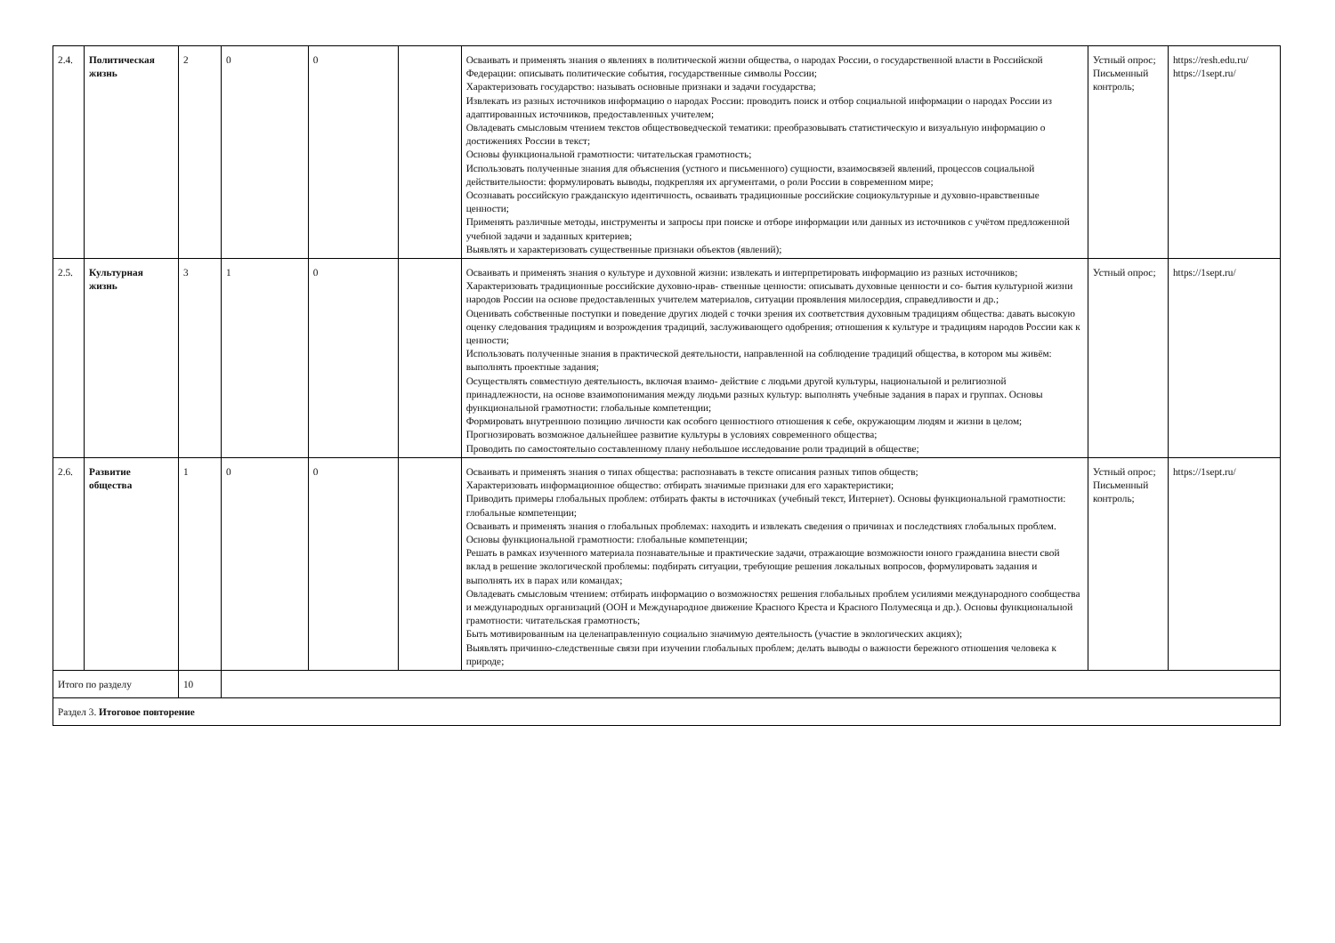| 2.4. | Политическая жизнь | 2 | 0 | 0 | | Осваивать и применять знания о явлениях в политической жизни общества, о народах России, о государственной власти в Российской Федерации: описывать политические события, государственные символы России; Характеризовать государство: называть основные признаки и задачи государства; Извлекать из разных источников информацию о народах России: проводить поиск и отбор социальной информации о народах России из адаптированных источников, предоставленных учителем; Овладевать смысловым чтением текстов обществоведческой тематики: преобразовывать статистическую и визуальную информацию о достижениях России в текст; Основы функциональной грамотности: читательская грамотность; Использовать полученные знания для объяснения (устного и письменного) сущности, взаимосвязей явлений, процессов социальной действительности: формулировать выводы, подкрепляя их аргументами, о роли России в современном мире; Осознавать российскую гражданскую идентичность, осваивать традиционные российские социокультурные и духовно-нравственные ценности; Применять различные методы, инструменты и запросы при поиске и отборе информации или данных из источников с учётом предложенной учебной задачи и заданных критериев; Выявлять и характеризовать существенные признаки объектов (явлений); | Устный опрос; Письменный контроль; | https://resh.edu.ru/ https://1sept.ru/ |
| 2.5. | Культурная жизнь | 3 | 1 | 0 | | Осваивать и применять знания о культуре и духовной жизни: извлекать и интерпретировать информацию из разных источников; Характеризовать традиционные российские духовно-нрав- ственные ценности: описывать духовные ценности и со- бытия культурной жизни народов России на основе предоставленных учителем материалов, ситуации проявления милосердия, справедливости и др.; Оценивать собственные поступки и поведение других людей с точки зрения их соответствия духовным традициям общества: давать высокую оценку следования традициям и возрождения традиций, заслуживающего одобрения; отношения к культуре и традициям народов России как к ценности; Использовать полученные знания в практической деятельности, направленной на соблюдение традиций общества, в котором мы живём: выполнять проектные задания; Осуществлять совместную деятельность, включая взаимо- действие с людьми другой культуры, национальной и религиозной принадлежности, на основе взаимопонимания между людьми разных культур: выполнять учебные задания в парах и группах. Основы функциональной грамотности: глобальные компетенции; Формировать внутреннюю позицию личности как особого ценностного отношения к себе, окружающим людям и жизни в целом; Прогнозировать возможное дальнейшее развитие культуры в условиях современного общества; Проводить по самостоятельно составленному плану небольшое исследование роли традиций в обществе; | Устный опрос; | https://1sept.ru/ |
| 2.6. | Развитие общества | 1 | 0 | 0 | | Осваивать и применять знания о типах общества: распознавать в тексте описания разных типов обществ; Характеризовать информационное общество: отбирать значимые признаки для его характеристики; Приводить примеры глобальных проблем: отбирать факты в источниках (учебный текст, Интернет). Основы функциональной грамотности: глобальные компетенции; Осваивать и применять знания о глобальных проблемах: находить и извлекать сведения о причинах и последствиях глобальных проблем. Основы функциональной грамотности: глобальные компетенции; Решать в рамках изученного материала познавательные и практические задачи, отражающие возможности юного гражданина внести свой вклад в решение экологической проблемы: подбирать ситуации, требующие решения локальных вопросов, формулировать задания и выполнять их в парах или командах; Овладевать смысловым чтением: отбирать информацию о возможностях решения глобальных проблем усилиями международного сообщества и международных организаций (ООН и Международное движение Красного Креста и Красного Полумесяца и др.). Основы функциональной грамотности: читательская грамотность; Быть мотивированным на целенаправленную социально значимую деятельность (участие в экологических акциях); Выявлять причинно-следственные связи при изучении глобальных проблем; делать выводы о важности бережного отношения человека к природе; | Устный опрос; Письменный контроль; | https://1sept.ru/ |
| Итого по разделу | | 10 | | | | | | |
| Раздел 3. Итоговое повторение | | | | | | | | |